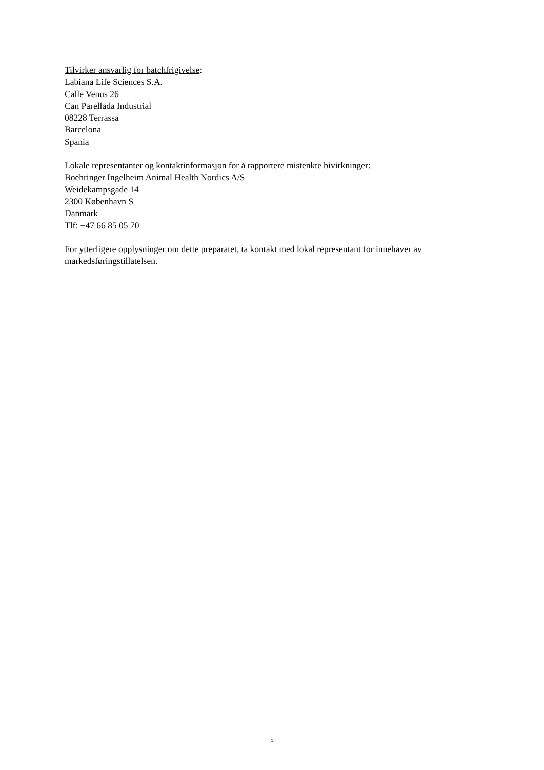Tilvirker ansvarlig for batchfrigivelse:
Labiana Life Sciences S.A.
Calle Venus 26
Can Parellada Industrial
08228 Terrassa
Barcelona
Spania
Lokale representanter og kontaktinformasjon for å rapportere mistenkte bivirkninger:
Boehringer Ingelheim Animal Health Nordics A/S
Weidekampsgade 14
2300 København S
Danmark
Tlf: +47 66 85 05 70
For ytterligere opplysninger om dette preparatet, ta kontakt med lokal representant for innehaver av markedsføringstillatelsen.
5